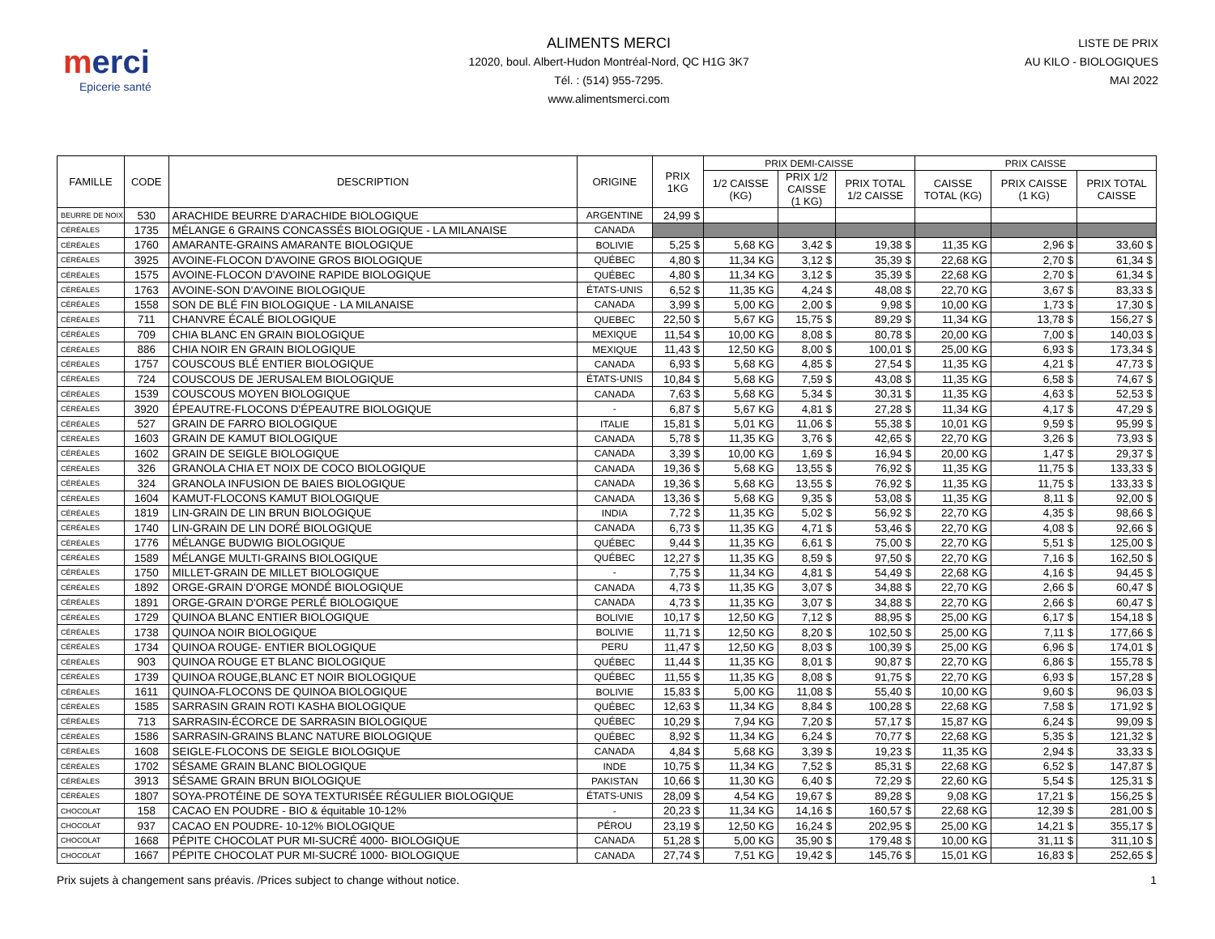merci
Epicerie santé
ALIMENTS MERCI
12020, boul. Albert-Hudon Montréal-Nord, QC H1G 3K7
Tél. : (514) 955-7295.
www.alimentsmerci.com
LISTE DE PRIX
AU KILO - BIOLOGIQUES
MAI 2022
| FAMILLE | CODE | DESCRIPTION | ORIGINE | PRIX 1KG | PRIX DEMI-CAISSE | | | PRIX CAISSE | | |
| --- | --- | --- | --- | --- | --- | --- | --- | --- | --- | --- |
| | | | | | 1/2 CAISSE (KG) | PRIX 1/2 CAISSE (1 KG) | PRIX TOTAL 1/2 CAISSE | CAISSE TOTAL (KG) | PRIX CAISSE (1 KG) | PRIX TOTAL CAISSE |
| BEURRE DE NOIX | 530 | ARACHIDE BEURRE D'ARACHIDE BIOLOGIQUE | ARGENTINE | 24,99 $ | | | | | | |
| CÉRÉALES | 1735 | MÉLANGE 6 GRAINS CONCASSÉS BIOLOGIQUE - LA MILANAISE | CANADA | | | | | | | |
| CÉRÉALES | 1760 | AMARANTE-GRAINS AMARANTE BIOLOGIQUE | BOLIVIE | 5,25 $ | 5,68 KG | 3,42 $ | 19,38 $ | 11,35 KG | 2,96 $ | 33,60 $ |
| CÉRÉALES | 3925 | AVOINE-FLOCON D'AVOINE GROS BIOLOGIQUE | QUÉBEC | 4,80 $ | 11,34 KG | 3,12 $ | 35,39 $ | 22,68 KG | 2,70 $ | 61,34 $ |
| CÉRÉALES | 1575 | AVOINE-FLOCON D'AVOINE RAPIDE BIOLOGIQUE | QUÉBEC | 4,80 $ | 11,34 KG | 3,12 $ | 35,39 $ | 22,68 KG | 2,70 $ | 61,34 $ |
| CÉRÉALES | 1763 | AVOINE-SON D'AVOINE BIOLOGIQUE | ÉTATS-UNIS | 6,52 $ | 11,35 KG | 4,24 $ | 48,08 $ | 22,70 KG | 3,67 $ | 83,33 $ |
| CÉRÉALES | 1558 | SON DE BLÉ FIN BIOLOGIQUE - LA MILANAISE | CANADA | 3,99 $ | 5,00 KG | 2,00 $ | 9,98 $ | 10,00 KG | 1,73 $ | 17,30 $ |
| CÉRÉALES | 711 | CHANVRE ÉCALÉ BIOLOGIQUE | QUEBEC | 22,50 $ | 5,67 KG | 15,75 $ | 89,29 $ | 11,34 KG | 13,78 $ | 156,27 $ |
| CÉRÉALES | 709 | CHIA BLANC EN GRAIN BIOLOGIQUE | MEXIQUE | 11,54 $ | 10,00 KG | 8,08 $ | 80,78 $ | 20,00 KG | 7,00 $ | 140,03 $ |
| CÉRÉALES | 886 | CHIA NOIR EN GRAIN BIOLOGIQUE | MEXIQUE | 11,43 $ | 12,50 KG | 8,00 $ | 100,01 $ | 25,00 KG | 6,93 $ | 173,34 $ |
| CÉRÉALES | 1757 | COUSCOUS BLÉ ENTIER BIOLOGIQUE | CANADA | 6,93 $ | 5,68 KG | 4,85 $ | 27,54 $ | 11,35 KG | 4,21 $ | 47,73 $ |
| CÉRÉALES | 724 | COUSCOUS DE JERUSALEM BIOLOGIQUE | ÉTATS-UNIS | 10,84 $ | 5,68 KG | 7,59 $ | 43,08 $ | 11,35 KG | 6,58 $ | 74,67 $ |
| CÉRÉALES | 1539 | COUSCOUS MOYEN BIOLOGIQUE | CANADA | 7,63 $ | 5,68 KG | 5,34 $ | 30,31 $ | 11,35 KG | 4,63 $ | 52,53 $ |
| CÉRÉALES | 3920 | ÉPEAUTRE-FLOCONS D'ÉPEAUTRE BIOLOGIQUE | - | 6,87 $ | 5,67 KG | 4,81 $ | 27,28 $ | 11,34 KG | 4,17 $ | 47,29 $ |
| CÉRÉALES | 527 | GRAIN DE FARRO BIOLOGIQUE | ITALIE | 15,81 $ | 5,01 KG | 11,06 $ | 55,38 $ | 10,01 KG | 9,59 $ | 95,99 $ |
| CÉRÉALES | 1603 | GRAIN DE KAMUT BIOLOGIQUE | CANADA | 5,78 $ | 11,35 KG | 3,76 $ | 42,65 $ | 22,70 KG | 3,26 $ | 73,93 $ |
| CÉRÉALES | 1602 | GRAIN DE SEIGLE BIOLOGIQUE | CANADA | 3,39 $ | 10,00 KG | 1,69 $ | 16,94 $ | 20,00 KG | 1,47 $ | 29,37 $ |
| CÉRÉALES | 326 | GRANOLA CHIA ET NOIX DE COCO BIOLOGIQUE | CANADA | 19,36 $ | 5,68 KG | 13,55 $ | 76,92 $ | 11,35 KG | 11,75 $ | 133,33 $ |
| CÉRÉALES | 324 | GRANOLA INFUSION DE BAIES BIOLOGIQUE | CANADA | 19,36 $ | 5,68 KG | 13,55 $ | 76,92 $ | 11,35 KG | 11,75 $ | 133,33 $ |
| CÉRÉALES | 1604 | KAMUT-FLOCONS KAMUT BIOLOGIQUE | CANADA | 13,36 $ | 5,68 KG | 9,35 $ | 53,08 $ | 11,35 KG | 8,11 $ | 92,00 $ |
| CÉRÉALES | 1819 | LIN-GRAIN DE LIN BRUN BIOLOGIQUE | INDIA | 7,72 $ | 11,35 KG | 5,02 $ | 56,92 $ | 22,70 KG | 4,35 $ | 98,66 $ |
| CÉRÉALES | 1740 | LIN-GRAIN DE LIN DORÉ BIOLOGIQUE | CANADA | 6,73 $ | 11,35 KG | 4,71 $ | 53,46 $ | 22,70 KG | 4,08 $ | 92,66 $ |
| CÉRÉALES | 1776 | MÉLANGE BUDWIG BIOLOGIQUE | QUÉBEC | 9,44 $ | 11,35 KG | 6,61 $ | 75,00 $ | 22,70 KG | 5,51 $ | 125,00 $ |
| CÉRÉALES | 1589 | MÉLANGE MULTI-GRAINS BIOLOGIQUE | QUÉBEC | 12,27 $ | 11,35 KG | 8,59 $ | 97,50 $ | 22,70 KG | 7,16 $ | 162,50 $ |
| CÉRÉALES | 1750 | MILLET-GRAIN DE MILLET BIOLOGIQUE | - | 7,75 $ | 11,34 KG | 4,81 $ | 54,49 $ | 22,68 KG | 4,16 $ | 94,45 $ |
| CÉRÉALES | 1892 | ORGE-GRAIN D'ORGE MONDÉ BIOLOGIQUE | CANADA | 4,73 $ | 11,35 KG | 3,07 $ | 34,88 $ | 22,70 KG | 2,66 $ | 60,47 $ |
| CÉRÉALES | 1891 | ORGE-GRAIN D'ORGE PERLÉ BIOLOGIQUE | CANADA | 4,73 $ | 11,35 KG | 3,07 $ | 34,88 $ | 22,70 KG | 2,66 $ | 60,47 $ |
| CÉRÉALES | 1729 | QUINOA BLANC ENTIER BIOLOGIQUE | BOLIVIE | 10,17 $ | 12,50 KG | 7,12 $ | 88,95 $ | 25,00 KG | 6,17 $ | 154,18 $ |
| CÉRÉALES | 1738 | QUINOA NOIR BIOLOGIQUE | BOLIVIE | 11,71 $ | 12,50 KG | 8,20 $ | 102,50 $ | 25,00 KG | 7,11 $ | 177,66 $ |
| CÉRÉALES | 1734 | QUINOA ROUGE- ENTIER BIOLOGIQUE | PERU | 11,47 $ | 12,50 KG | 8,03 $ | 100,39 $ | 25,00 KG | 6,96 $ | 174,01 $ |
| CÉRÉALES | 903 | QUINOA ROUGE ET BLANC BIOLOGIQUE | QUÉBEC | 11,44 $ | 11,35 KG | 8,01 $ | 90,87 $ | 22,70 KG | 6,86 $ | 155,78 $ |
| CÉRÉALES | 1739 | QUINOA ROUGE,BLANC ET NOIR BIOLOGIQUE | QUÉBEC | 11,55 $ | 11,35 KG | 8,08 $ | 91,75 $ | 22,70 KG | 6,93 $ | 157,28 $ |
| CÉRÉALES | 1611 | QUINOA-FLOCONS DE QUINOA BIOLOGIQUE | BOLIVIE | 15,83 $ | 5,00 KG | 11,08 $ | 55,40 $ | 10,00 KG | 9,60 $ | 96,03 $ |
| CÉRÉALES | 1585 | SARRASIN GRAIN ROTI KASHA BIOLOGIQUE | QUÉBEC | 12,63 $ | 11,34 KG | 8,84 $ | 100,28 $ | 22,68 KG | 7,58 $ | 171,92 $ |
| CÉRÉALES | 713 | SARRASIN-ÉCORCE DE SARRASIN BIOLOGIQUE | QUÉBEC | 10,29 $ | 7,94 KG | 7,20 $ | 57,17 $ | 15,87 KG | 6,24 $ | 99,09 $ |
| CÉRÉALES | 1586 | SARRASIN-GRAINS BLANC NATURE BIOLOGIQUE | QUÉBEC | 8,92 $ | 11,34 KG | 6,24 $ | 70,77 $ | 22,68 KG | 5,35 $ | 121,32 $ |
| CÉRÉALES | 1608 | SEIGLE-FLOCONS DE SEIGLE BIOLOGIQUE | CANADA | 4,84 $ | 5,68 KG | 3,39 $ | 19,23 $ | 11,35 KG | 2,94 $ | 33,33 $ |
| CÉRÉALES | 1702 | SÉSAME GRAIN BLANC BIOLOGIQUE | INDE | 10,75 $ | 11,34 KG | 7,52 $ | 85,31 $ | 22,68 KG | 6,52 $ | 147,87 $ |
| CÉRÉALES | 3913 | SÉSAME GRAIN BRUN BIOLOGIQUE | PAKISTAN | 10,66 $ | 11,30 KG | 6,40 $ | 72,29 $ | 22,60 KG | 5,54 $ | 125,31 $ |
| CÉRÉALES | 1807 | SOYA-PROTÉINE DE SOYA TEXTURISÉE RÉGULIER BIOLOGIQUE | ÉTATS-UNIS | 28,09 $ | 4,54 KG | 19,67 $ | 89,28 $ | 9,08 KG | 17,21 $ | 156,25 $ |
| CHOCOLAT | 158 | CACAO EN POUDRE - BIO & équitable 10-12% | - | 20,23 $ | 11,34 KG | 14,16 $ | 160,57 $ | 22,68 KG | 12,39 $ | 281,00 $ |
| CHOCOLAT | 937 | CACAO EN POUDRE- 10-12% BIOLOGIQUE | PÉROU | 23,19 $ | 12,50 KG | 16,24 $ | 202,95 $ | 25,00 KG | 14,21 $ | 355,17 $ |
| CHOCOLAT | 1668 | PÉPITE CHOCOLAT PUR MI-SUCRÉ 4000- BIOLOGIQUE | CANADA | 51,28 $ | 5,00 KG | 35,90 $ | 179,48 $ | 10,00 KG | 31,11 $ | 311,10 $ |
| CHOCOLAT | 1667 | PÉPITE CHOCOLAT PUR MI-SUCRÉ 1000- BIOLOGIQUE | CANADA | 27,74 $ | 7,51 KG | 19,42 $ | 145,76 $ | 15,01 KG | 16,83 $ | 252,65 $ |
Prix sujets à changement sans préavis. /Prices subject to change without notice. 1